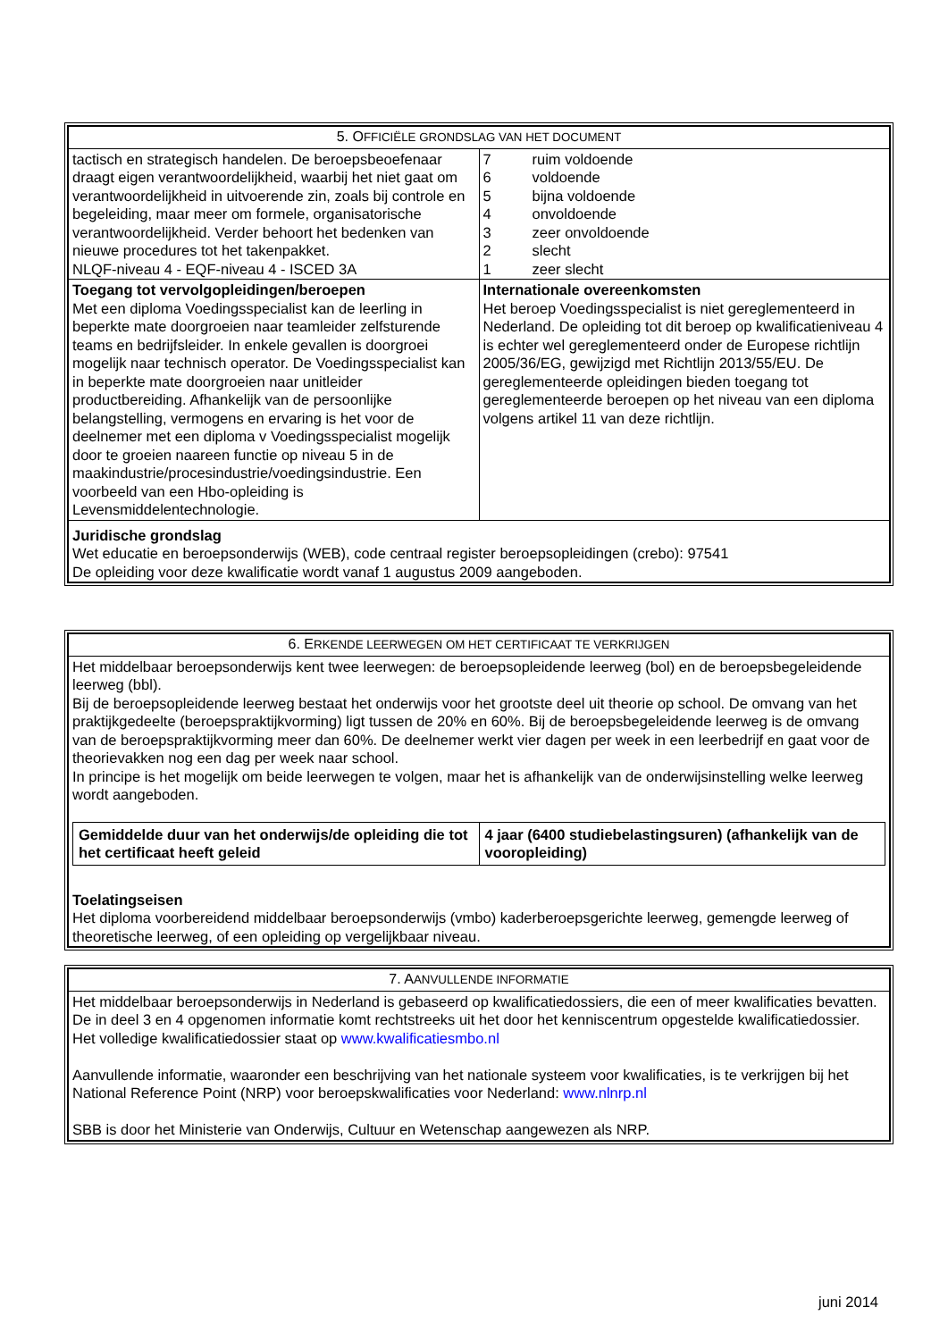| 5. O FFICIËLE GRONDSLAG VAN HET DOCUMENT | |
| tactisch en strategisch handelen. De beroepsbeoefenaar draagt eigen verantwoordelijkheid, waarbij het niet gaat om verantwoordelijkheid in uitvoerende zin, zoals bij controle en begeleiding, maar meer om formele, organisatorische verantwoordelijkheid. Verder behoort het bedenken van nieuwe procedures tot het takenpakket. NLQF-niveau 4 - EQF-niveau 4 - ISCED 3A | / 7 / ruim voldoende / / 6 / voldoende / / 5 / bijna voldoende / / 4 / onvoldoende / / 3 / zeer onvoldoende / / 2 / slecht / / 1 / zeer slecht / |
| Toegang tot vervolgopleidingen/beroepen Met een diploma Voedingsspecialist kan de leerling in beperkte mate doorgroeien naar teamleider zelfsturende teams en bedrijfsleider. In enkele gevallen is doorgroei mogelijk naar technisch operator. De Voedingsspecialist kan in beperkte mate doorgroeien naar unitleider productbereiding. Afhankelijk van de persoonlijke belangstelling, vermogens en ervaring is het voor de deelnemer met een diploma v Voedingsspecialist mogelijk door te groeien naareen functie op niveau 5 in de maakindustrie/procesindustrie/voedingsindustrie. Een voorbeeld van een Hbo-opleiding is Levensmiddelentechnologie. | Internationale overeenkomsten Het beroep Voedingsspecialist is niet gereglementeerd in Nederland. De opleiding tot dit beroep op kwalificatieniveau 4 is echter wel gereglementeerd onder de Europese richtlijn 2005/36/EG, gewijzigd met Richtlijn 2013/55/EU. De gereglementeerde opleidingen bieden toegang tot gereglementeerde beroepen op het niveau van een diploma volgens artikel 11 van deze richtlijn. |
| Juridische grondslag Wet educatie en beroepsonderwijs (WEB), code centraal register beroepsopleidingen (crebo): 97541 De opleiding voor deze kwalificatie wordt vanaf 1 augustus 2009 aangeboden. | |
| 6. E RKENDE LEERWEGEN OM HET CERTIFICAAT TE VERKRIJGEN |
| Het middelbaar beroepsonderwijs kent twee leerwegen: de beroepsopleidende leerweg (bol) en de beroepsbegeleidende leerweg (bbl). Bij de beroepsopleidende leerweg bestaat het onderwijs voor het grootste deel uit theorie op school. De omvang van het praktijkgedeelte (beroepspraktijkvorming) ligt tussen de 20% en 60%. Bij de beroepsbegeleidende leerweg is de omvang van de beroepspraktijkvorming meer dan 60%. De deelnemer werkt vier dagen per week in een leerbedrijf en gaat voor de theorievakken nog een dag per week naar school. In principe is het mogelijk om beide leerwegen te volgen, maar het is afhankelijk van de onderwijsinstelling welke leerweg wordt aangeboden. / Gemiddelde duur van het onderwijs/de opleiding die tot het certificaat heeft geleid / 4 jaar (6400 studiebelastingsuren) (afhankelijk van de vooropleiding) / Toelatingseisen Het diploma voorbereidend middelbaar beroepsonderwijs (vmbo) kaderberoepsgerichte leerweg, gemengde leerweg of theoretische leerweg, of een opleiding op vergelijkbaar niveau. |
| 7. A ANVULLENDE INFORMATIE |
| Het middelbaar beroepsonderwijs in Nederland is gebaseerd op kwalificatiedossiers, die een of meer kwalificaties bevatten. De in deel 3 en 4 opgenomen informatie komt rechtstreeks uit het door het kenniscentrum opgestelde kwalificatiedossier. Het volledige kwalificatiedossier staat op www.kwalificatiesmbo.nl Aanvullende informatie, waaronder een beschrijving van het nationale systeem voor kwalificaties, is te verkrijgen bij het National Reference Point (NRP) voor beroepskwalificaties voor Nederland: www.nlnrp.nl SBB is door het Ministerie van Onderwijs, Cultuur en Wetenschap aangewezen als NRP. |
juni 2014